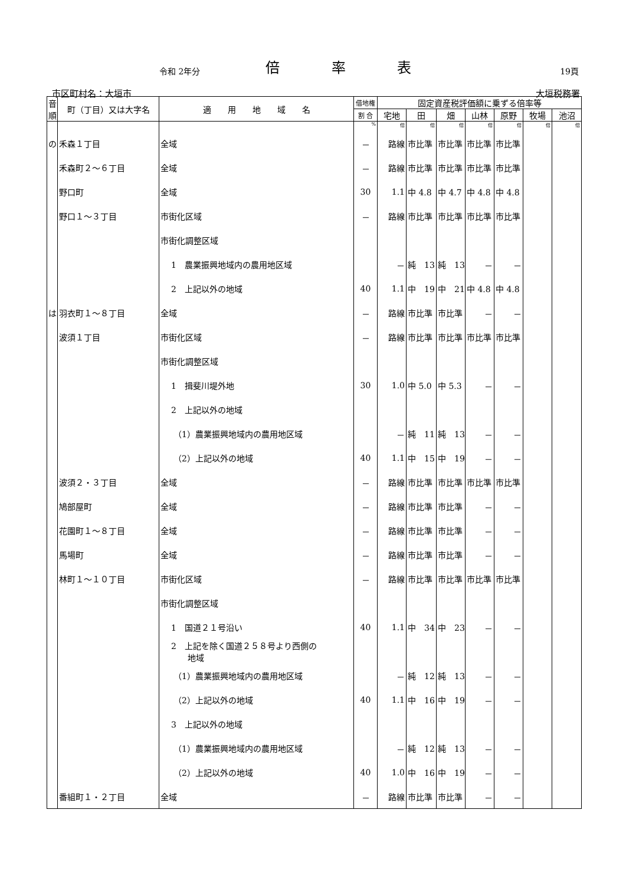令和 2年分
倍 率 表
19頁
市区町村名：大垣市 大垣税務署
| 音 順 | 町（丁目）又は大字名 | 適 用 地 域 名 | 借地権 | 固定資産税評価額に乗ずる倍率等 | | | | | | |
| --- | --- | --- | --- | --- | --- | --- | --- | --- | --- | --- |
| | | | 割 合 | 宅地 | 田 | 畑 | 山林 | 原野 | 牧場 | 池沼 |
| | | | % | 倍 | 倍 | 倍 | 倍 | 倍 | 倍 | 倍 |
| の | 禾森１丁目 | 全域 | － | 路線 | 市比準 | 市比準 | 市比準 | 市比準 | | |
| | 禾森町２～６丁目 | 全域 | － | 路線 | 市比準 | 市比準 | 市比準 | 市比準 | | |
| | 野口町 | 全域 | 30 | 1.1 | 中 4.8 | 中 4.7 | 中 4.8 | 中 4.8 | | |
| | 野口１～３丁目 | 市街化区域 | － | 路線 | 市比準 | 市比準 | 市比準 | 市比準 | | |
| | | 市街化調整区域 | | | | | | | | |
| | | 1 農業振興地域内の農用地区域 | | － | 純 13 | 純 13 | － | － | | |
| | | 2 上記以外の地域 | 40 | 1.1 | 中 19 | 中 21 | 中 4.8 | 中 4.8 | | |
| は | 羽衣町１～８丁目 | 全域 | － | 路線 | 市比準 | 市比準 | － | － | | |
| | 波須１丁目 | 市街化区域 | － | 路線 | 市比準 | 市比準 | 市比準 | 市比準 | | |
| | | 市街化調整区域 | | | | | | | | |
| | | 1 揖斐川堤外地 | 30 | 1.0 | 中 5.0 | 中 5.3 | － | － | | |
| | | 2 上記以外の地域 | | | | | | | | |
| | | （1）農業振興地域内の農用地区域 | | － | 純 11 | 純 13 | － | － | | |
| | | （2）上記以外の地域 | 40 | 1.1 | 中 15 | 中 19 | － | － | | |
| | 波須２・３丁目 | 全域 | － | 路線 | 市比準 | 市比準 | 市比準 | 市比準 | | |
| | 鳩部屋町 | 全域 | － | 路線 | 市比準 | 市比準 | － | － | | |
| | 花園町１～８丁目 | 全域 | － | 路線 | 市比準 | 市比準 | － | － | | |
| | 馬場町 | 全域 | － | 路線 | 市比準 | 市比準 | － | － | | |
| | 林町１～１０丁目 | 市街化区域 | － | 路線 | 市比準 | 市比準 | 市比準 | 市比準 | | |
| | | 市街化調整区域 | | | | | | | | |
| | | 1 国道２１号沿い | 40 | 1.1 | 中 34 | 中 23 | － | － | | |
| | | 2 上記を除く国道２５８号より西側の 地域 | | | | | | | | |
| | | （1）農業振興地域内の農用地区域 | | － | 純 12 | 純 13 | － | － | | |
| | | （2）上記以外の地域 | 40 | 1.1 | 中 16 | 中 19 | － | － | | |
| | | 3 上記以外の地域 | | | | | | | | |
| | | （1）農業振興地域内の農用地区域 | | － | 純 12 | 純 13 | － | － | | |
| | | （2）上記以外の地域 | 40 | 1.0 | 中 16 | 中 19 | － | － | | |
| | 番組町１・２丁目 | 全域 | － | 路線 | 市比準 | 市比準 | － | － | | |